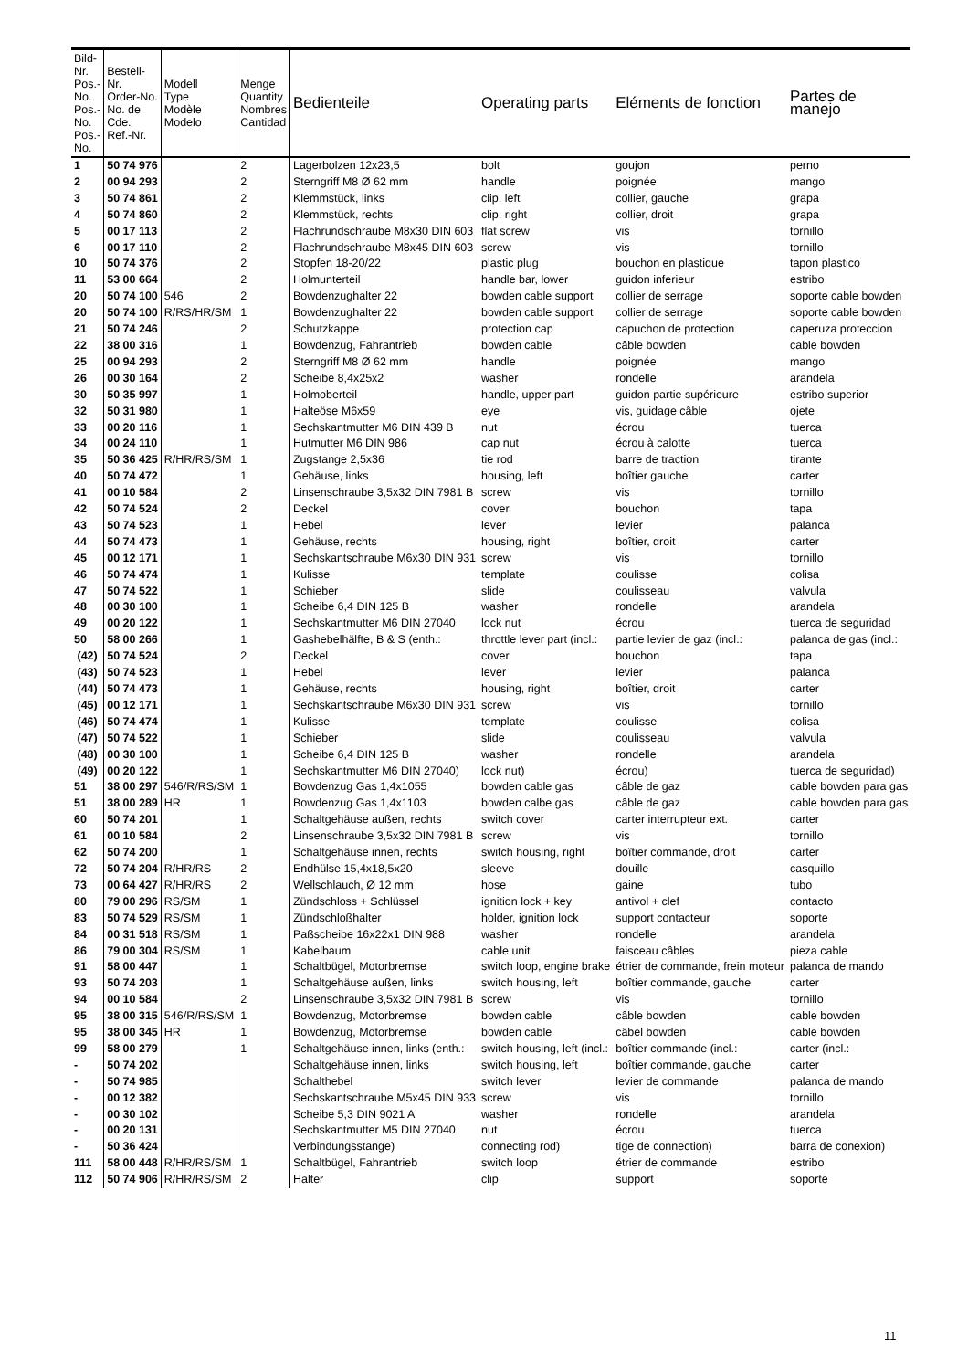| Bild-Nr. Pos.-No. Pos.-No. Pos.-No. | Bestell-Nr. Order-No. No. de Cde. Ref.-Nr. | Modell Type Modèle Modelo | Menge Quantity Nombres Cantidad | Bedienteile | Operating parts | Eléments de fonction | Partes de manejo |
| --- | --- | --- | --- | --- | --- | --- | --- |
| 1 | 50 74 976 | | 2 | Lagerbolzen 12x23,5 | bolt | goujon | perno |
| 2 | 00 94 293 | | 2 | Sterngriff M8 Ø 62 mm | handle | poignée | mango |
| 3 | 50 74 861 | | 2 | Klemmstück, links | clip, left | collier, gauche | grapa |
| 4 | 50 74 860 | | 2 | Klemmstück, rechts | clip, right | collier, droit | grapa |
| 5 | 00 17 113 | | 2 | Flachrundschraube M8x30 DIN 603 | flat screw | vis | tornillo |
| 6 | 00 17 110 | | 2 | Flachrundschraube M8x45 DIN 603 | screw | vis | tornillo |
| 10 | 50 74 376 | | 2 | Stopfen 18-20/22 | plastic plug | bouchon en plastique | tapon plastico |
| 11 | 53 00 664 | | 2 | Holmunterteil | handle bar, lower | guidon inferieur | estribo |
| 20 | 50 74 100 | 546 | 2 | Bowdenzughalter 22 | bowden cable support | collier de serrage | soporte cable bowden |
| 20 | 50 74 100 | R/RS/HR/SM | 1 | Bowdenzughalter 22 | bowden cable support | collier de serrage | soporte cable bowden |
| 21 | 50 74 246 | | 2 | Schutzkappe | protection cap | capuchon de protection | caperuza proteccion |
| 22 | 38 00 316 | | 1 | Bowdenzug, Fahrantrieb | bowden cable | câble bowden | cable bowden |
| 25 | 00 94 293 | | 2 | Sterngriff M8 Ø 62 mm | handle | poignée | mango |
| 26 | 00 30 164 | | 2 | Scheibe 8,4x25x2 | washer | rondelle | arandela |
| 30 | 50 35 997 | | 1 | Holmoberteil | handle, upper part | guidon partie supérieure | estribo superior |
| 32 | 50 31 980 | | 1 | Halteöse M6x59 | eye | vis, guidage câble | ojete |
| 33 | 00 20 116 | | 1 | Sechskantmutter M6 DIN 439 B | nut | écrou | tuerca |
| 34 | 00 24 110 | | 1 | Hutmutter M6 DIN 986 | cap nut | écrou à calotte | tuerca |
| 35 | 50 36 425 | R/HR/RS/SM | 1 | Zugstange 2,5x36 | tie rod | barre de traction | tirante |
| 40 | 50 74 472 | | 1 | Gehäuse, links | housing, left | boîtier gauche | carter |
| 41 | 00 10 584 | | 2 | Linsenschraube 3,5x32 DIN 7981 B | screw | vis | tornillo |
| 42 | 50 74 524 | | 2 | Deckel | cover | bouchon | tapa |
| 43 | 50 74 523 | | 1 | Hebel | lever | levier | palanca |
| 44 | 50 74 473 | | 1 | Gehäuse, rechts | housing, right | boîtier, droit | carter |
| 45 | 00 12 171 | | 1 | Sechskantschraube M6x30 DIN 931 | screw | vis | tornillo |
| 46 | 50 74 474 | | 1 | Kulisse | template | coulisse | colisa |
| 47 | 50 74 522 | | 1 | Schieber | slide | coulisseau | valvula |
| 48 | 00 30 100 | | 1 | Scheibe 6,4 DIN 125 B | washer | rondelle | arandela |
| 49 | 00 20 122 | | 1 | Sechskantmutter M6 DIN 27040 | lock nut | écrou | tuerca de seguridad |
| 50 | 58 00 266 | | 1 | Gashebelhälfte, B & S (enth.: | throttle lever part (incl.: | partie levier de gaz (incl.: | palanca de gas (incl.: |
| (42) | 50 74 524 | | 2 | Deckel | cover | bouchon | tapa |
| (43) | 50 74 523 | | 1 | Hebel | lever | levier | palanca |
| (44) | 50 74 473 | | 1 | Gehäuse, rechts | housing, right | boîtier, droit | carter |
| (45) | 00 12 171 | | 1 | Sechskantschraube M6x30 DIN 931 | screw | vis | tornillo |
| (46) | 50 74 474 | | 1 | Kulisse | template | coulisse | colisa |
| (47) | 50 74 522 | | 1 | Schieber | slide | coulisseau | valvula |
| (48) | 00 30 100 | | 1 | Scheibe 6,4 DIN 125 B | washer | rondelle | arandela |
| (49) | 00 20 122 | | 1 | Sechskantmutter M6 DIN 27040) | lock nut) | écrou) | tuerca de seguridad) |
| 51 | 38 00 297 | 546/R/RS/SM | 1 | Bowdenzug Gas 1,4x1055 | bowden cable gas | câble de gaz | cable bowden para gas |
| 51 | 38 00 289 | HR | 1 | Bowdenzug Gas 1,4x1103 | bowden calbe gas | câble de gaz | cable bowden para gas |
| 60 | 50 74 201 | | 1 | Schaltgehäuse außen, rechts | switch cover | carter interrupteur ext. | carter |
| 61 | 00 10 584 | | 2 | Linsenschraube 3,5x32 DIN 7981 B | screw | vis | tornillo |
| 62 | 50 74 200 | | 1 | Schaltgehäuse innen, rechts | switch housing, right | boîtier commande, droit | carter |
| 72 | 50 74 204 | R/HR/RS | 2 | Endhülse 15,4x18,5x20 | sleeve | douille | casquillo |
| 73 | 00 64 427 | R/HR/RS | 2 | Wellschlauch, Ø 12 mm | hose | gaine | tubo |
| 80 | 79 00 296 | RS/SM | 1 | Zündschloss + Schlüssel | ignition lock + key | antivol + clef | contacto |
| 83 | 50 74 529 | RS/SM | 1 | Zündschloßhalter | holder, ignition lock | support contacteur | soporte |
| 84 | 00 31 518 | RS/SM | 1 | Paßscheibe 16x22x1 DIN 988 | washer | rondelle | arandela |
| 86 | 79 00 304 | RS/SM | 1 | Kabelbaum | cable unit | faisceau câbles | pieza cable |
| 91 | 58 00 447 | | 1 | Schaltbügel, Motorbremse | switch loop, engine brake | étrier de commande, frein moteur | palanca de mando |
| 93 | 50 74 203 | | 1 | Schaltgehäuse außen, links | switch housing, left | boîtier commande, gauche | carter |
| 94 | 00 10 584 | | 2 | Linsenschraube 3,5x32 DIN 7981 B | screw | vis | tornillo |
| 95 | 38 00 315 | 546/R/RS/SM | 1 | Bowdenzug, Motorbremse | bowden cable | câble bowden | cable bowden |
| 95 | 38 00 345 | HR | 1 | Bowdenzug, Motorbremse | bowden cable | câbel bowden | cable bowden |
| 99 | 58 00 279 | | 1 | Schaltgehäuse innen, links (enth.: | switch housing, left (incl.: | boîtier commande (incl.: | carter (incl.: |
| - | 50 74 202 | | | Schaltgehäuse innen, links | switch housing, left | boîtier commande, gauche | carter |
| - | 50 74 985 | | | Schalthebel | switch lever | levier de commande | palanca de mando |
| - | 00 12 382 | | | Sechskantschraube M5x45 DIN 933 | screw | vis | tornillo |
| - | 00 30 102 | | | Scheibe 5,3 DIN 9021 A | washer | rondelle | arandela |
| - | 00 20 131 | | | Sechskantmutter M5 DIN 27040 | nut | écrou | tuerca |
| - | 50 36 424 | | | Verbindungsstange) | connecting rod) | tige de connection) | barra de conexion) |
| 111 | 58 00 448 | R/HR/RS/SM | 1 | Schaltbügel, Fahrantrieb | switch loop | étrier de commande | estribo |
| 112 | 50 74 906 | R/HR/RS/SM | 2 | Halter | clip | support | soporte |
11